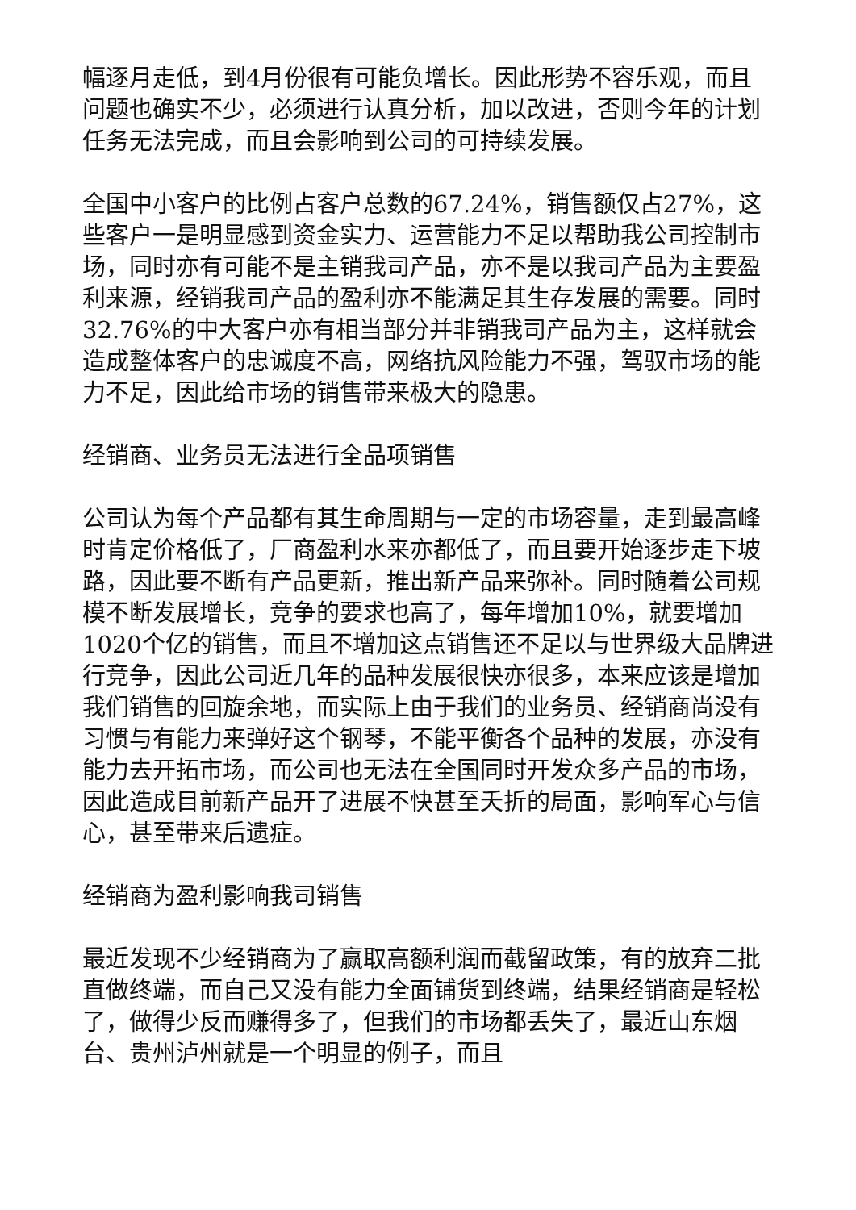幅逐月走低，到4月份很有可能负增长。因此形势不容乐观，而且问题也确实不少，必须进行认真分析，加以改进，否则今年的计划任务无法完成，而且会影响到公司的可持续发展。
全国中小客户的比例占客户总数的67.24%，销售额仅占27%，这些客户一是明显感到资金实力、运营能力不足以帮助我公司控制市场，同时亦有可能不是主销我司产品，亦不是以我司产品为主要盈利来源，经销我司产品的盈利亦不能满足其生存发展的需要。同时32.76%的中大客户亦有相当部分并非销我司产品为主，这样就会造成整体客户的忠诚度不高，网络抗风险能力不强，驾驭市场的能力不足，因此给市场的销售带来极大的隐患。
经销商、业务员无法进行全品项销售
公司认为每个产品都有其生命周期与一定的市场容量，走到最高峰时肯定价格低了，厂商盈利水来亦都低了，而且要开始逐步走下坡路，因此要不断有产品更新，推出新产品来弥补。同时随着公司规模不断发展增长，竞争的要求也高了，每年增加10%，就要增加1020个亿的销售，而且不增加这点销售还不足以与世界级大品牌进行竞争，因此公司近几年的品种发展很快亦很多，本来应该是增加我们销售的回旋余地，而实际上由于我们的业务员、经销商尚没有习惯与有能力来弹好这个钢琴，不能平衡各个品种的发展，亦没有能力去开拓市场，而公司也无法在全国同时开发众多产品的市场，因此造成目前新产品开了进展不快甚至夭折的局面，影响军心与信心，甚至带来后遗症。
经销商为盈利影响我司销售
最近发现不少经销商为了赢取高额利润而截留政策，有的放弃二批直做终端，而自己又没有能力全面铺货到终端，结果经销商是轻松了，做得少反而赚得多了，但我们的市场都丢失了，最近山东烟台、贵州泸州就是一个明显的例子，而且